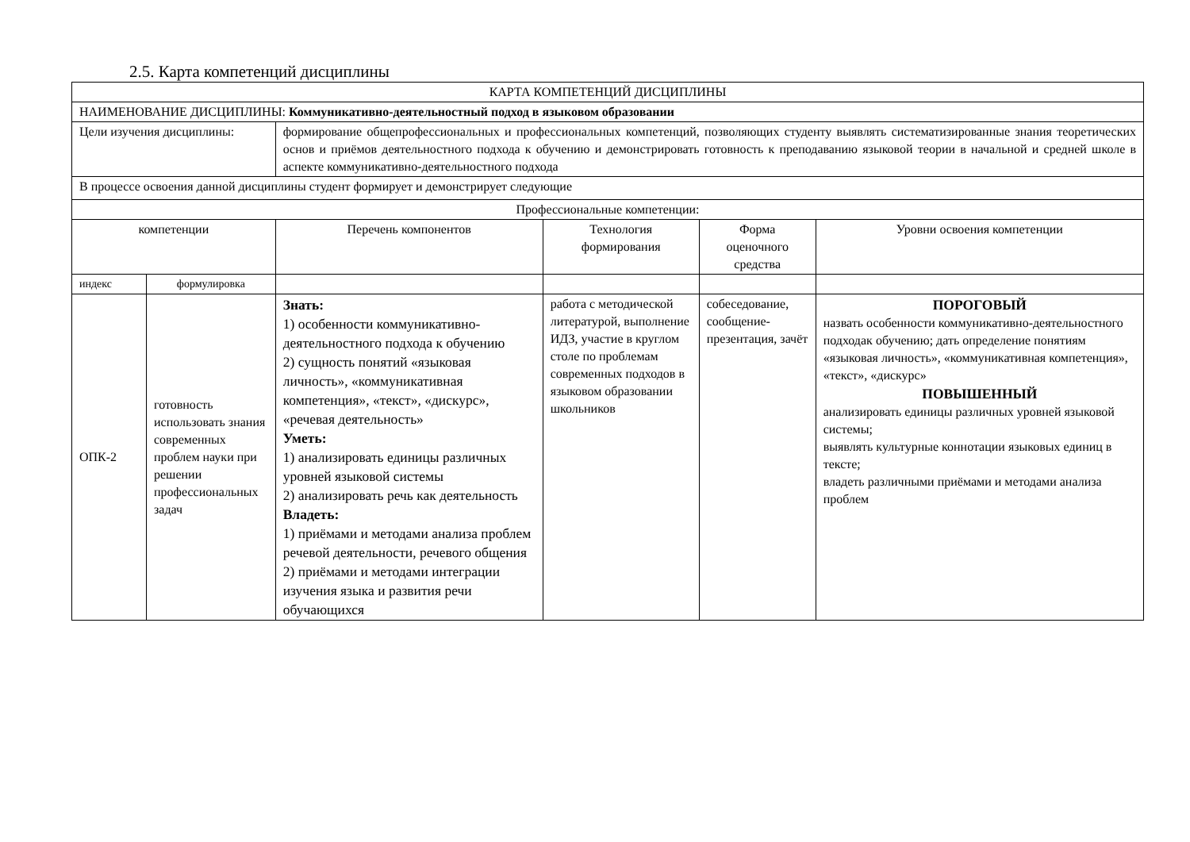2.5. Карта компетенций дисциплины
| КАРТА КОМПЕТЕНЦИЙ ДИСЦИПЛИНЫ | | | | | | |
| НАИМЕНОВАНИЕ ДИСЦИПЛИНЫ: Коммуникативно-деятельностный подход в языковом образовании | | | | | | |
| Цели изучения дисциплины: | | формирование общепрофессиональных и профессиональных компетенций, позволяющих студенту выявлять систематизированные знания теоретических основ и приёмов деятельностного подхода к обучению и демонстрировать готовность к преподаванию языковой теории в начальной и средней школе в аспекте коммуникативно-деятельностного подхода | | | | |
| В процессе освоения данной дисциплины студент формирует и демонстрирует следующие | | | | | | |
| Профессиональные компетенции: | | | | | | |
| компетенции | | | Перечень компонентов | Технология формирования | Форма оценочного средства | Уровни освоения компетенции |
| индекс | формулировка | | | | | |
| ОПК-2 | готовность использовать знания современных проблем науки при решении профессиональных задач | | Знать: 1) особенности коммуникативно-деятельностного подхода к обучению 2) сущность понятий «языковая личность», «коммуникативная компетенция», «текст», «дискурс», «речевая деятельность» Уметь: 1) анализировать единицы различных уровней языковой системы 2) анализировать речь как деятельность Владеть: 1) приёмами и методами анализа проблем речевой деятельности, речевого общения 2) приёмами и методами интеграции изучения языка и развития речи обучающихся | работа с методической литературой, выполнение ИДЗ, участие в круглом столе по проблемам современных подходов в языковом образовании школьников | собеседование, сообщение-презентация, зачёт | ПОРОГОВЫЙ назвать особенности коммуникативно-деятельностного подходак обучению; дать определение понятиям «языковая личность», «коммуникативная компетенция», «текст», «дискурс» ПОВЫШЕННЫЙ анализировать единицы различных уровней языковой системы; выявлять культурные коннотации языковых единиц в тексте; владеть различными приёмами и методами анализа проблем |